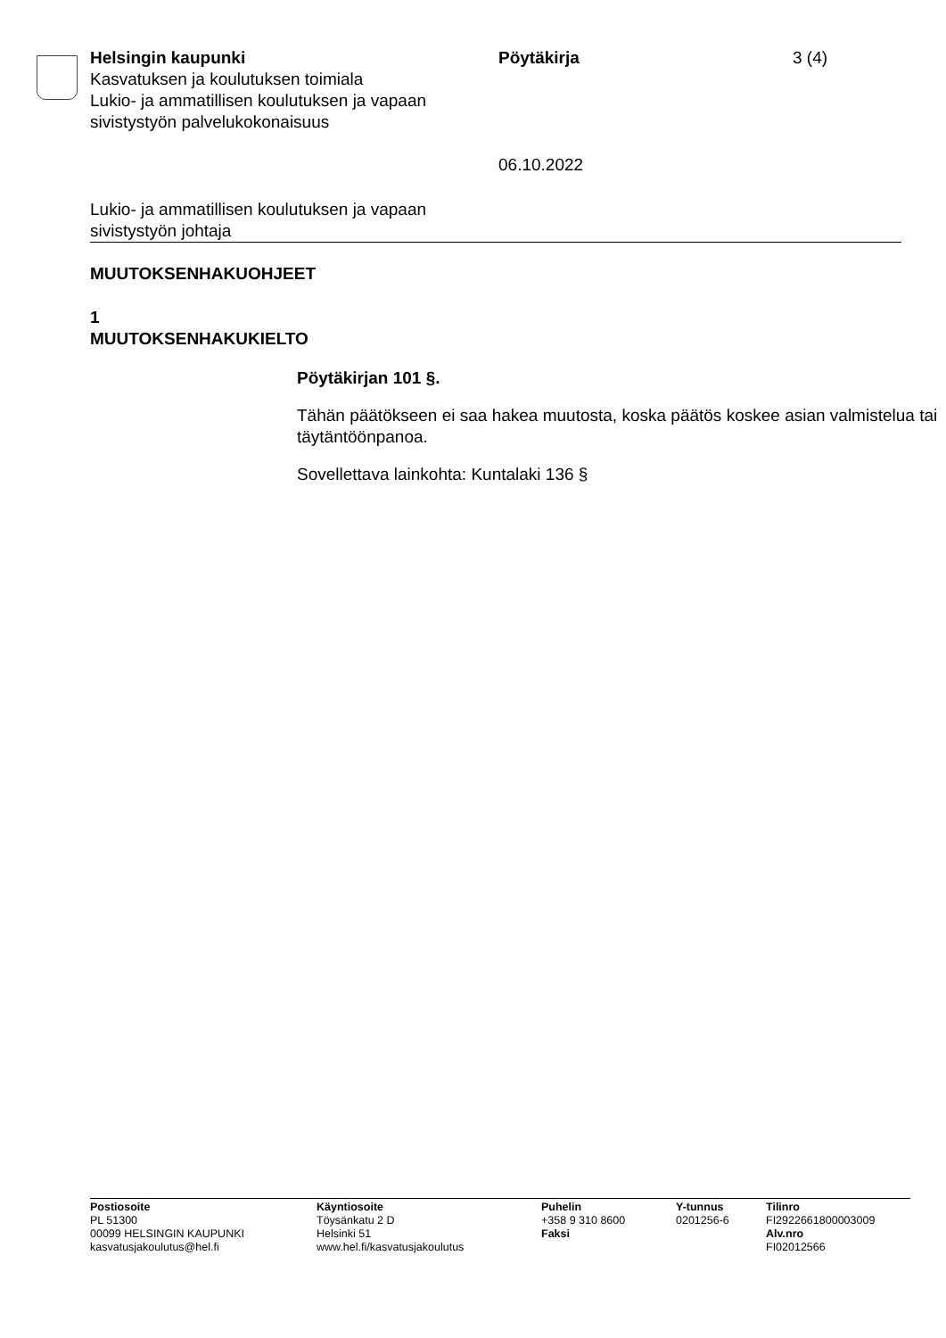Helsingin kaupunki
Kasvatuksen ja koulutuksen toimiala
Lukio- ja ammatillisen koulutuksen ja vapaan sivistystyön palvelukokonaisuus
Pöytäkirja
06.10.2022
3 (4)
Lukio- ja ammatillisen koulutuksen ja vapaan
sivistystyön johtaja
MUUTOKSENHAKUOHJEET
1
MUUTOKSENHAKUKIELTO
Pöytäkirjan 101 §.
Tähän päätökseen ei saa hakea muutosta, koska päätös koskee asian valmistelua tai täytäntöönpanoa.
Sovellettava lainkohta: Kuntalaki 136 §
Postiosoite
PL 51300
00099 HELSINGIN KAUPUNKI
kasvatusjakoulutus@hel.fi
Käyntiosoite
Töysänkatu 2 D
Helsinki 51
www.hel.fi/kasvatusjakoulutus
Puhelin
+358 9 310 8600
Faksi
Y-tunnus
0201256-6
Tilinro
FI2922661800003009
Alv.nro
FI02012566